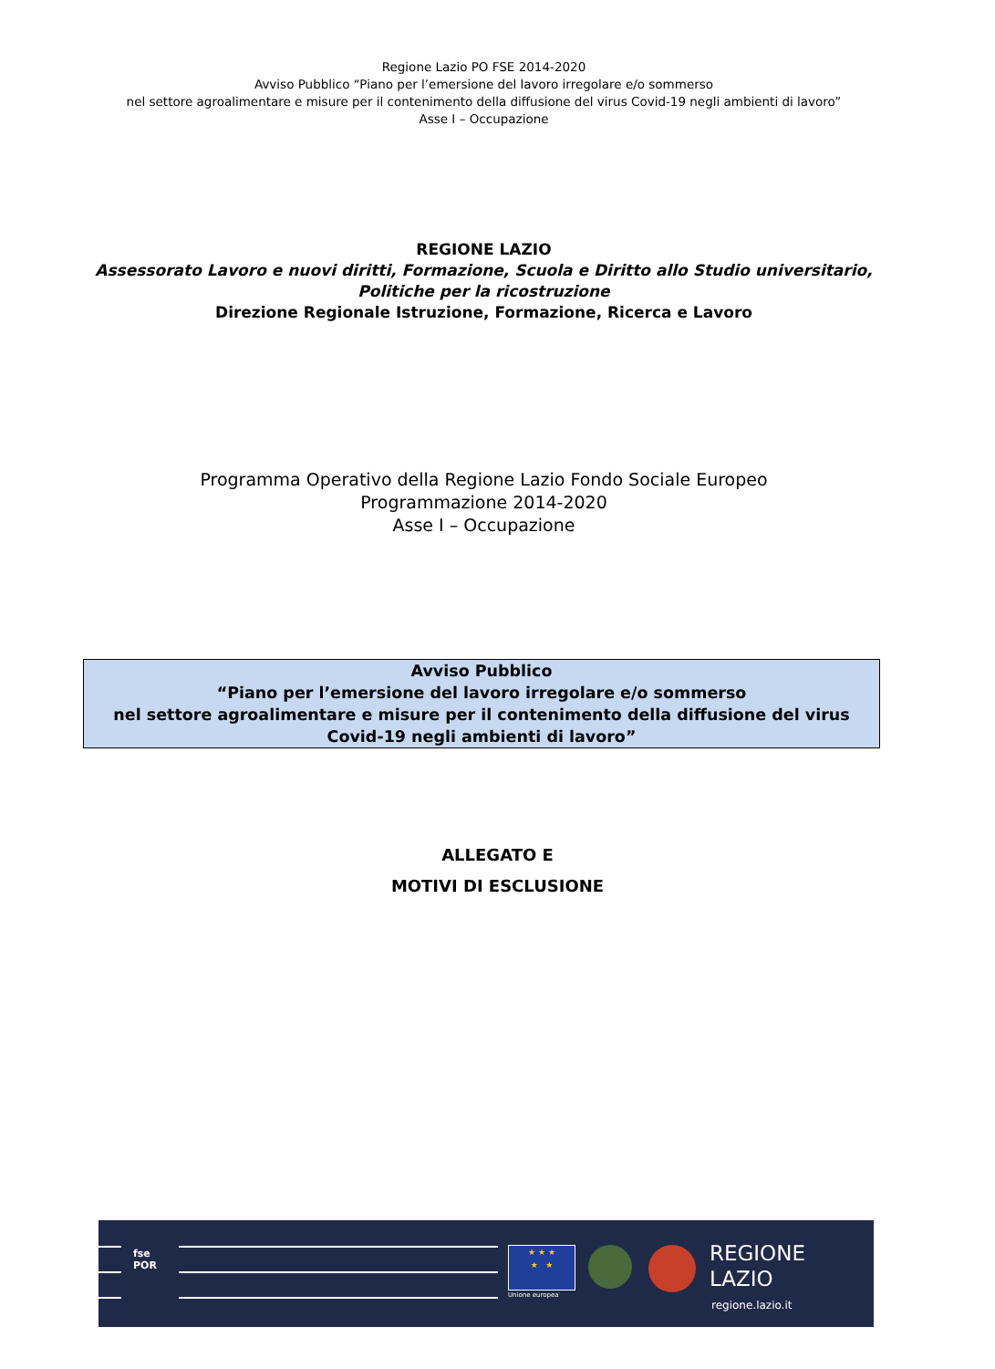Regione Lazio PO FSE 2014-2020
Avviso Pubblico “Piano per l’emersione del lavoro irregolare e/o sommerso
nel settore agroalimentare e misure per il contenimento della diffusione del virus Covid-19 negli ambienti di lavoro”
Asse I – Occupazione
REGIONE LAZIO
Assessorato Lavoro e nuovi diritti, Formazione, Scuola e Diritto allo Studio universitario,
Politiche per la ricostruzione
Direzione Regionale Istruzione, Formazione, Ricerca e Lavoro
Programma Operativo della Regione Lazio Fondo Sociale Europeo
Programmazione 2014-2020
Asse I – Occupazione
Avviso Pubblico
“Piano per l’emersione del lavoro irregolare e/o sommerso
nel settore agroalimentare e misure per il contenimento della diffusione del virus Covid-19 negli ambienti di lavoro”
ALLEGATO E
MOTIVI DI ESCLUSIONE
fse
POR
★ ★ ★
★ ★
Unione europea
REGIONE
LAZIO
regione.lazio.it